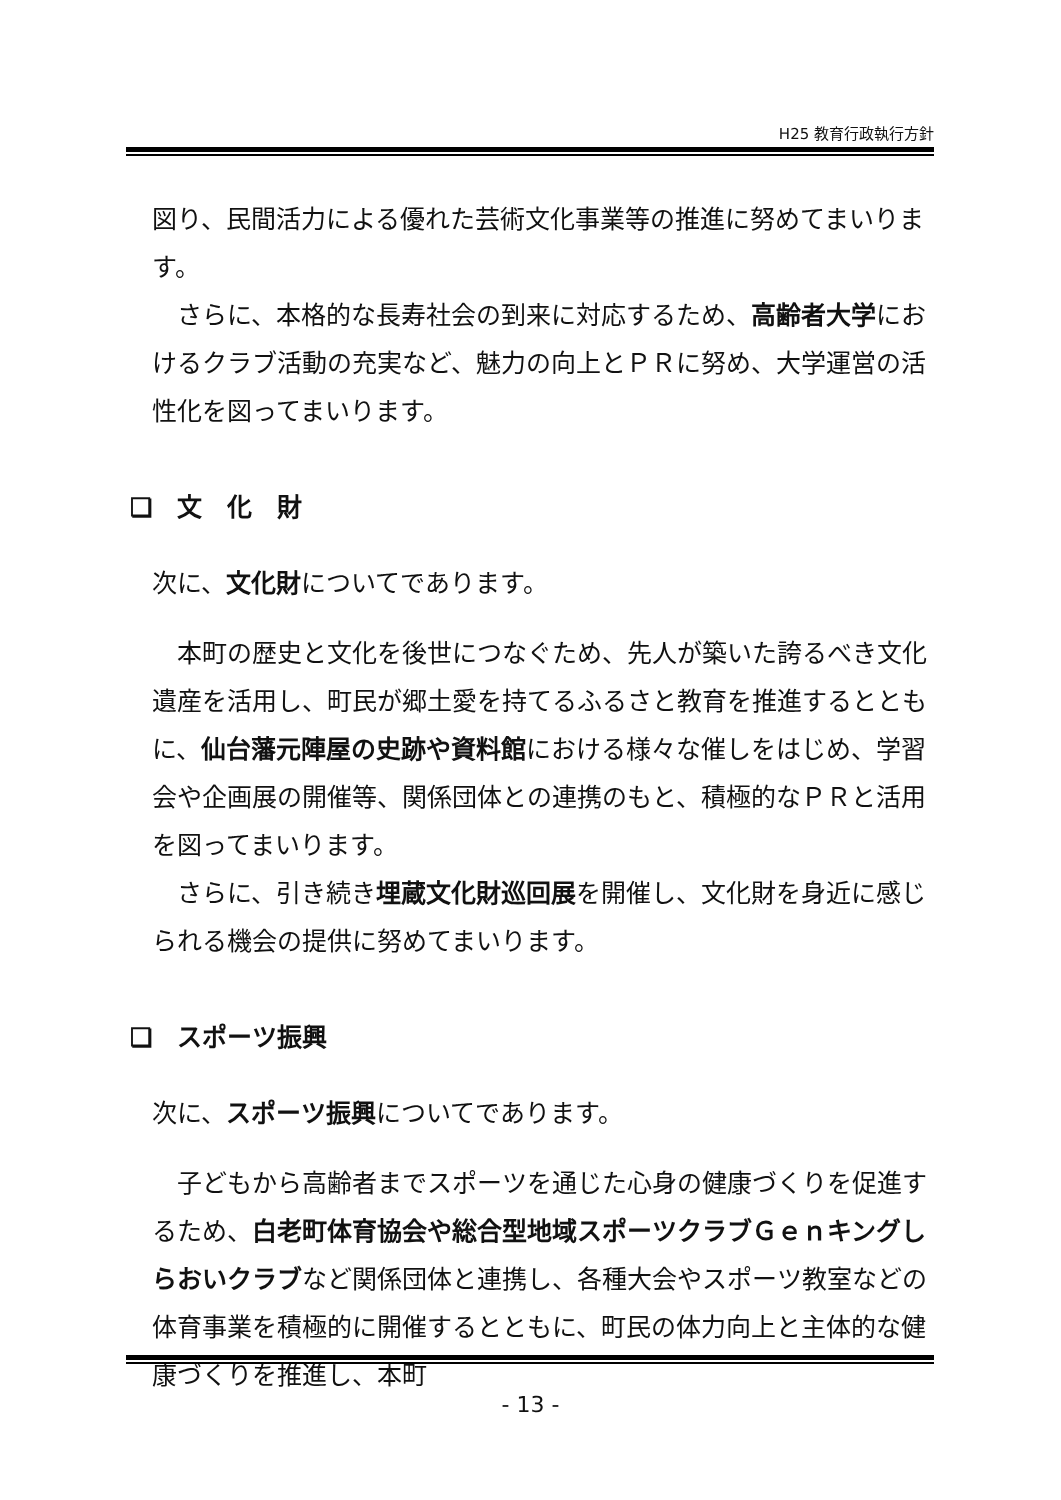H25 教育行政執行方針
図り、民間活力による優れた芸術文化事業等の推進に努めてまいります。
さらに、本格的な長寿社会の到来に対応するため、高齢者大学におけるクラブ活動の充実など、魅力の向上とＰＲに努め、大学運営の活性化を図ってまいります。
❏　文　化　財
次に、文化財についてであります。
本町の歴史と文化を後世につなぐため、先人が築いた誇るべき文化遺産を活用し、町民が郷土愛を持てるふるさと教育を推進するとともに、仙台藩元陣屋の史跡や資料館における様々な催しをはじめ、学習会や企画展の開催等、関係団体との連携のもと、積極的なＰＲと活用を図ってまいります。
さらに、引き続き埋蔵文化財巡回展を開催し、文化財を身近に感じられる機会の提供に努めてまいります。
❏　スポーツ振興
次に、スポーツ振興についてであります。
子どもから高齢者までスポーツを通じた心身の健康づくりを促進するため、白老町体育協会や総合型地域スポーツクラブＧｅｎキングしらおいクラブなど関係団体と連携し、各種大会やスポーツ教室などの体育事業を積極的に開催するとともに、町民の体力向上と主体的な健康づくりを推進し、本町
- 13 -